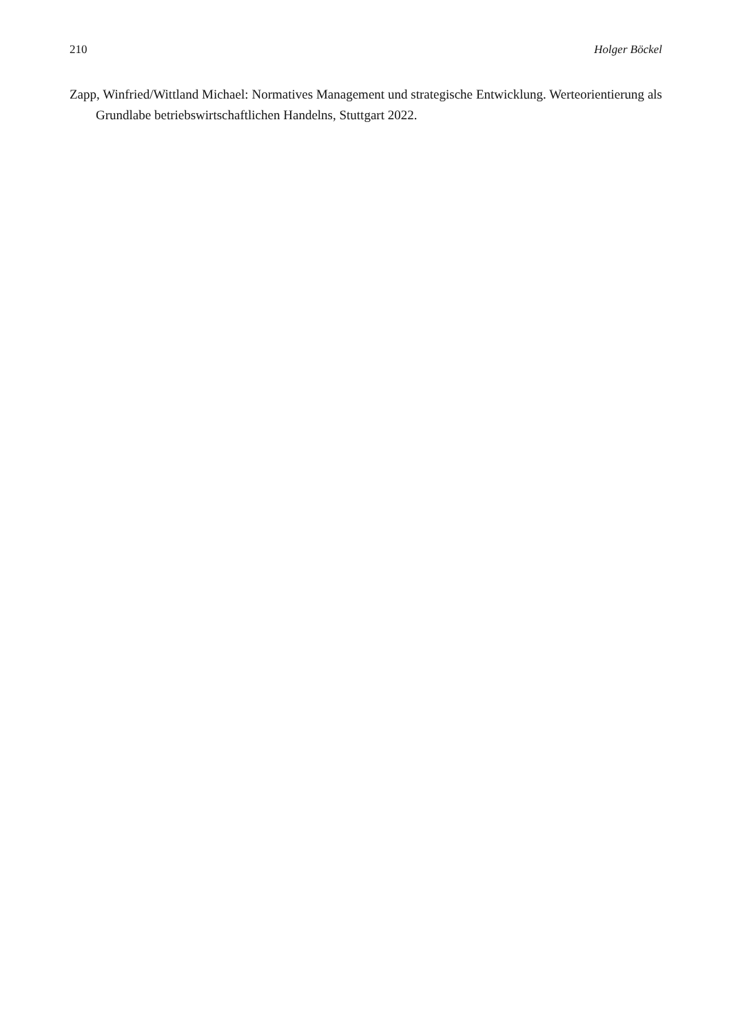210 Holger Böckel
Zapp, Winfried/Wittland Michael: Normatives Management und strategische Entwicklung. Werteorientierung als Grundlabe betriebswirtschaftlichen Handelns, Stuttgart 2022.